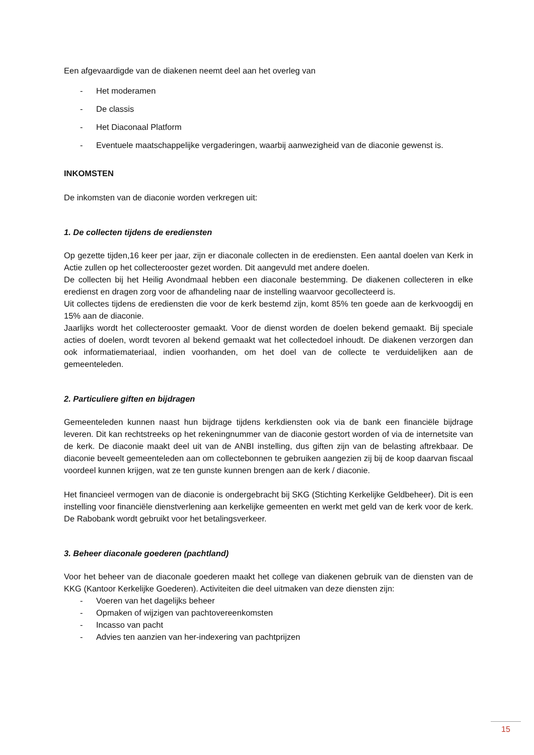Een afgevaardigde van de diakenen neemt deel aan het overleg van
- Het moderamen
- De classis
- Het Diaconaal Platform
- Eventuele maatschappelijke vergaderingen, waarbij aanwezigheid van de diaconie gewenst is.
INKOMSTEN
De inkomsten van de diaconie worden verkregen uit:
1. De collecten tijdens de erediensten
Op gezette tijden,16 keer per jaar, zijn er diaconale collecten in de erediensten. Een aantal doelen van Kerk in Actie zullen op het collecterooster gezet worden. Dit aangevuld met andere doelen.
De collecten bij het Heilig Avondmaal hebben een diaconale bestemming. De diakenen collecteren in elke eredienst en dragen zorg voor de afhandeling naar de instelling waarvoor gecollecteerd is.
Uit collectes tijdens de erediensten die voor de kerk bestemd zijn, komt 85% ten goede aan de kerkvoogdij en 15% aan de diaconie.
Jaarlijks wordt het collecterooster gemaakt. Voor de dienst worden de doelen bekend gemaakt. Bij speciale acties of doelen, wordt tevoren al bekend gemaakt wat het collectedoel inhoudt. De diakenen verzorgen dan ook informatiemateriaal, indien voorhanden, om het doel van de collecte te verduidelijken aan de gemeenteleden.
2. Particuliere giften en bijdragen
Gemeenteleden kunnen naast hun bijdrage tijdens kerkdiensten ook via de bank een financiële bijdrage leveren. Dit kan rechtstreeks op het rekeningnummer van de diaconie gestort worden of via de internetsite van de kerk. De diaconie maakt deel uit van de ANBI instelling, dus giften zijn van de belasting aftrekbaar. De diaconie beveelt gemeenteleden aan om collectebonnen te gebruiken aangezien zij bij de koop daarvan fiscaal voordeel kunnen krijgen, wat ze ten gunste kunnen brengen aan de kerk / diaconie.
Het financieel vermogen van de diaconie is ondergebracht bij SKG (Stichting Kerkelijke Geldbeheer). Dit is een instelling voor financiële dienstverlening aan kerkelijke gemeenten en werkt met geld van de kerk voor de kerk. De Rabobank wordt gebruikt voor het betalingsverkeer.
3. Beheer diaconale goederen (pachtland)
Voor het beheer van de diaconale goederen maakt het college van diakenen gebruik van de diensten van de KKG (Kantoor Kerkelijke Goederen). Activiteiten die deel uitmaken van deze diensten zijn:
- Voeren van het dagelijks beheer
- Opmaken of wijzigen van pachtovereenkomsten
- Incasso van pacht
- Advies ten aanzien van her-indexering van pachtprijzen
15